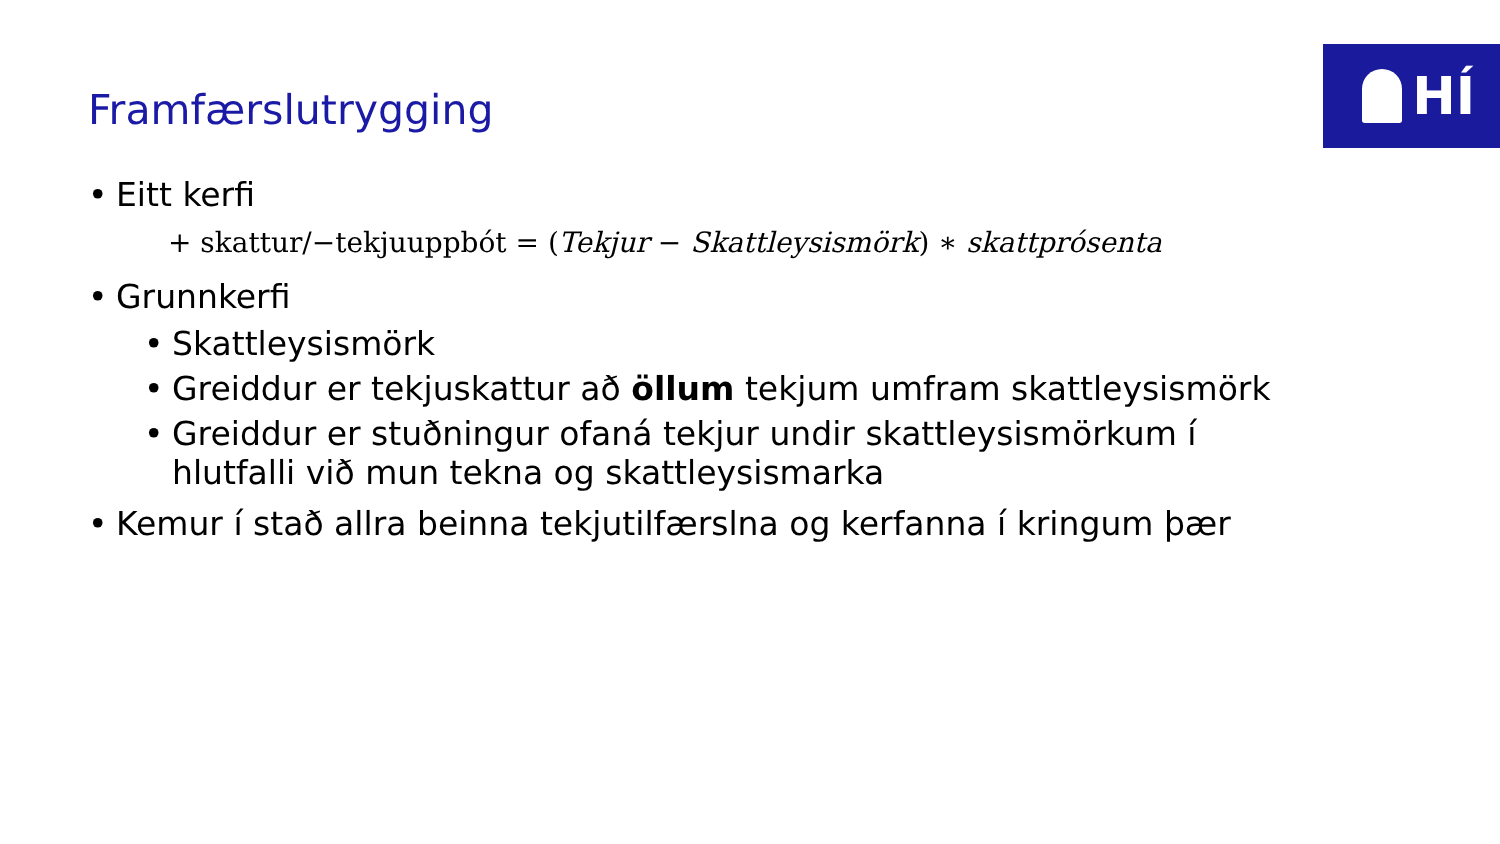HÍ
Framfærslutrygging
• Eitt kerfi
+ skattur/−tekjuuppbót = (Tekjur − Skattleysismörk) ∗ skattprósenta
• Grunnkerfi
• Skattleysismörk
• Greiddur er tekjuskattur að öllum tekjum umfram skattleysismörk
• Greiddur er stuðningur ofaná tekjur undir skattleysismörkum í hlutfalli við mun tekna og skattleysismarka
• Kemur í stað allra beinna tekjutilfærslna og kerfanna í kringum þær